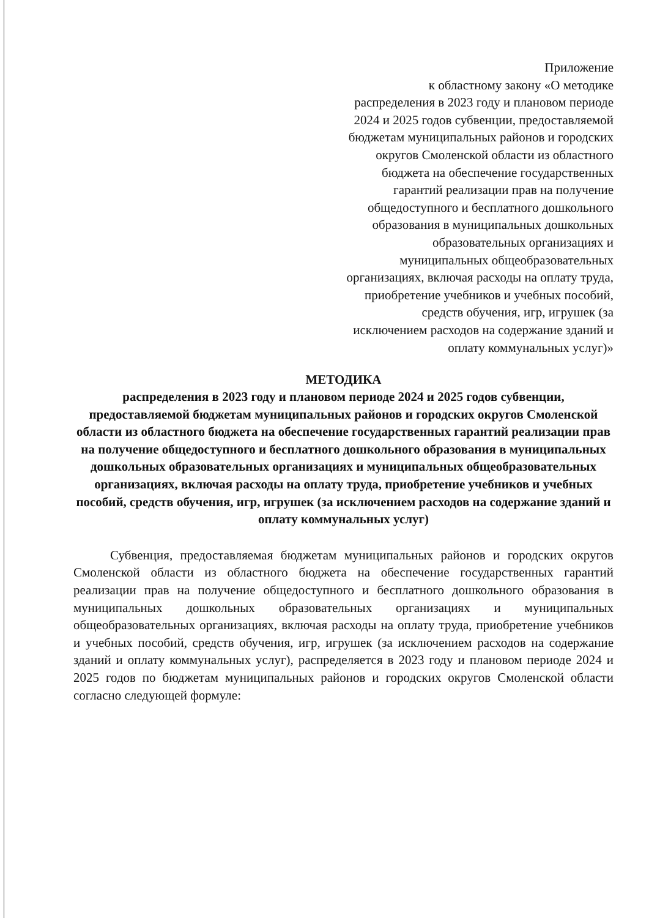Приложение
к областному закону «О методике распределения в 2023 году и плановом периоде 2024 и 2025 годов субвенции, предоставляемой бюджетам муниципальных районов и городских округов Смоленской области из областного бюджета на обеспечение государственных гарантий реализации прав на получение общедоступного и бесплатного дошкольного образования в муниципальных дошкольных образовательных организациях и муниципальных общеобразовательных организациях, включая расходы на оплату труда, приобретение учебников и учебных пособий, средств обучения, игр, игрушек (за исключением расходов на содержание зданий и оплату коммунальных услуг)»
МЕТОДИКА
распределения в 2023 году и плановом периоде 2024 и 2025 годов субвенции, предоставляемой бюджетам муниципальных районов и городских округов Смоленской области из областного бюджета на обеспечение государственных гарантий реализации прав на получение общедоступного и бесплатного дошкольного образования в муниципальных дошкольных образовательных организациях и муниципальных общеобразовательных организациях, включая расходы на оплату труда, приобретение учебников и учебных пособий, средств обучения, игр, игрушек (за исключением расходов на содержание зданий и оплату коммунальных услуг)
Субвенция, предоставляемая бюджетам муниципальных районов и городских округов Смоленской области из областного бюджета на обеспечение государственных гарантий реализации прав на получение общедоступного и бесплатного дошкольного образования в муниципальных дошкольных образовательных организациях и муниципальных общеобразовательных организациях, включая расходы на оплату труда, приобретение учебников и учебных пособий, средств обучения, игр, игрушек (за исключением расходов на содержание зданий и оплату коммунальных услуг), распределяется в 2023 году и плановом периоде 2024 и 2025 годов по бюджетам муниципальных районов и городских округов Смоленской области согласно следующей формуле: